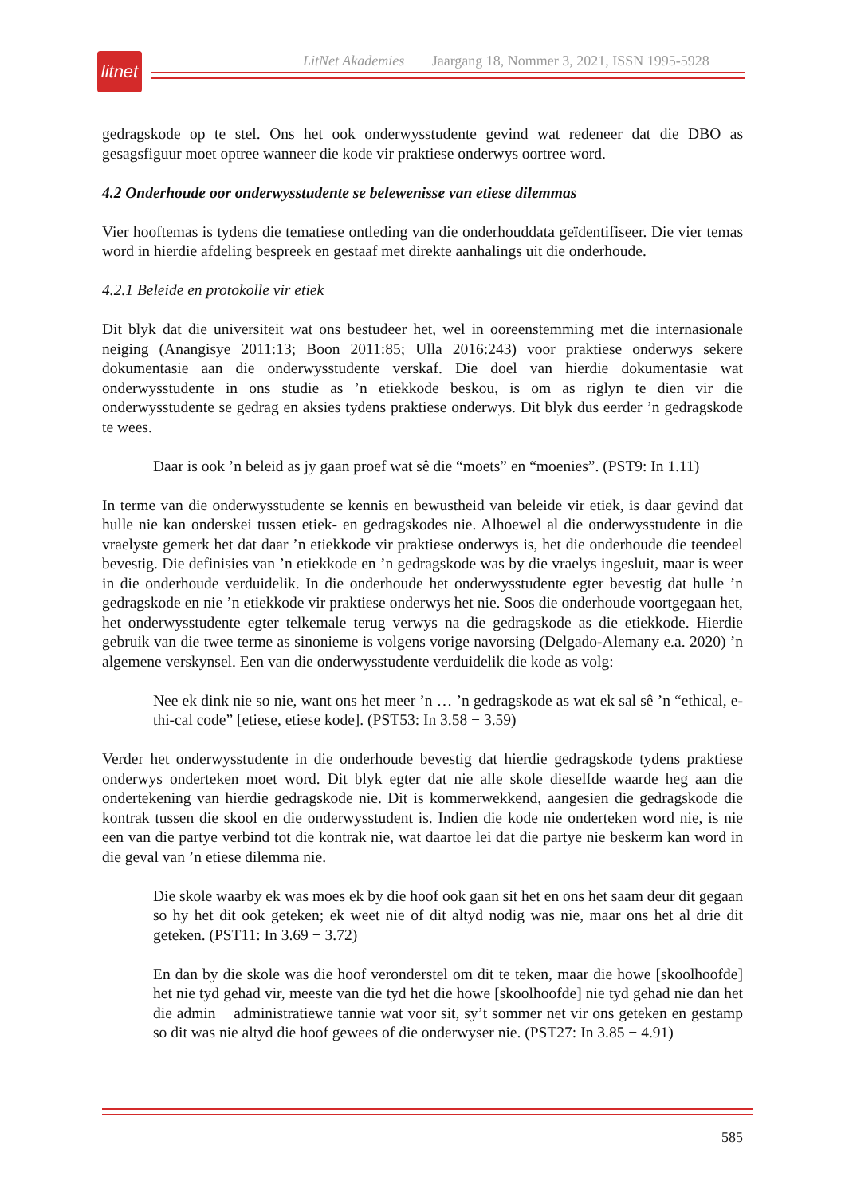litnet
LitNet Akademies Jaargang 18, Nommer 3, 2021, ISSN 1995-5928
gedragskode op te stel. Ons het ook onderwysstudente gevind wat redeneer dat die DBO as gesagsfiguur moet optree wanneer die kode vir praktiese onderwys oortree word.
4.2 Onderhoude oor onderwysstudente se belewenisse van etiese dilemmas
Vier hooftemas is tydens die tematiese ontleding van die onderhouddata geïdentifiseer. Die vier temas word in hierdie afdeling bespreek en gestaaf met direkte aanhalings uit die onderhoude.
4.2.1 Beleide en protokolle vir etiek
Dit blyk dat die universiteit wat ons bestudeer het, wel in ooreenstemming met die internasionale neiging (Anangisye 2011:13; Boon 2011:85; Ulla 2016:243) voor praktiese onderwys sekere dokumentasie aan die onderwysstudente verskaf. Die doel van hierdie dokumentasie wat onderwysstudente in ons studie as ’n etiekkode beskou, is om as riglyn te dien vir die onderwysstudente se gedrag en aksies tydens praktiese onderwys. Dit blyk dus eerder ’n gedragskode te wees.
Daar is ook ’n beleid as jy gaan proef wat sê die “moets” en “moenies”. (PST9: In 1.11)
In terme van die onderwysstudente se kennis en bewustheid van beleide vir etiek, is daar gevind dat hulle nie kan onderskei tussen etiek- en gedragskodes nie. Alhoewel al die onderwysstudente in die vraelyste gemerk het dat daar ’n etiekkode vir praktiese onderwys is, het die onderhoude die teendeel bevestig. Die definisies van ’n etiekkode en ’n gedragskode was by die vraelys ingesluit, maar is weer in die onderhoude verduidelik. In die onderhoude het onderwysstudente egter bevestig dat hulle ’n gedragskode en nie ’n etiekkode vir praktiese onderwys het nie. Soos die onderhoude voortgegaan het, het onderwysstudente egter telkemale terug verwys na die gedragskode as die etiekkode. Hierdie gebruik van die twee terme as sinonieme is volgens vorige navorsing (Delgado-Alemany e.a. 2020) ’n algemene verskynsel. Een van die onderwysstudente verduidelik die kode as volg:
Nee ek dink nie so nie, want ons het meer ’n … ’n gedragskode as wat ek sal sê ’n “ethical, e-thi-cal code” [etiese, etiese kode]. (PST53: In 3.58 − 3.59)
Verder het onderwysstudente in die onderhoude bevestig dat hierdie gedragskode tydens praktiese onderwys onderteken moet word. Dit blyk egter dat nie alle skole dieselfde waarde heg aan die ondertekening van hierdie gedragskode nie. Dit is kommerwekkend, aangesien die gedragskode die kontrak tussen die skool en die onderwysstudent is. Indien die kode nie onderteken word nie, is nie een van die partye verbind tot die kontrak nie, wat daartoe lei dat die partye nie beskerm kan word in die geval van ’n etiese dilemma nie.
Die skole waarby ek was moes ek by die hoof ook gaan sit het en ons het saam deur dit gegaan so hy het dit ook geteken; ek weet nie of dit altyd nodig was nie, maar ons het al drie dit geteken. (PST11: In 3.69 − 3.72)
En dan by die skole was die hoof veronderstel om dit te teken, maar die howe [skoolhoofde] het nie tyd gehad vir, meeste van die tyd het die howe [skoolhoofde] nie tyd gehad nie dan het die admin − administratiewe tannie wat voor sit, sy’t sommer net vir ons geteken en gestamp so dit was nie altyd die hoof gewees of die onderwyser nie. (PST27: In 3.85 − 4.91)
585